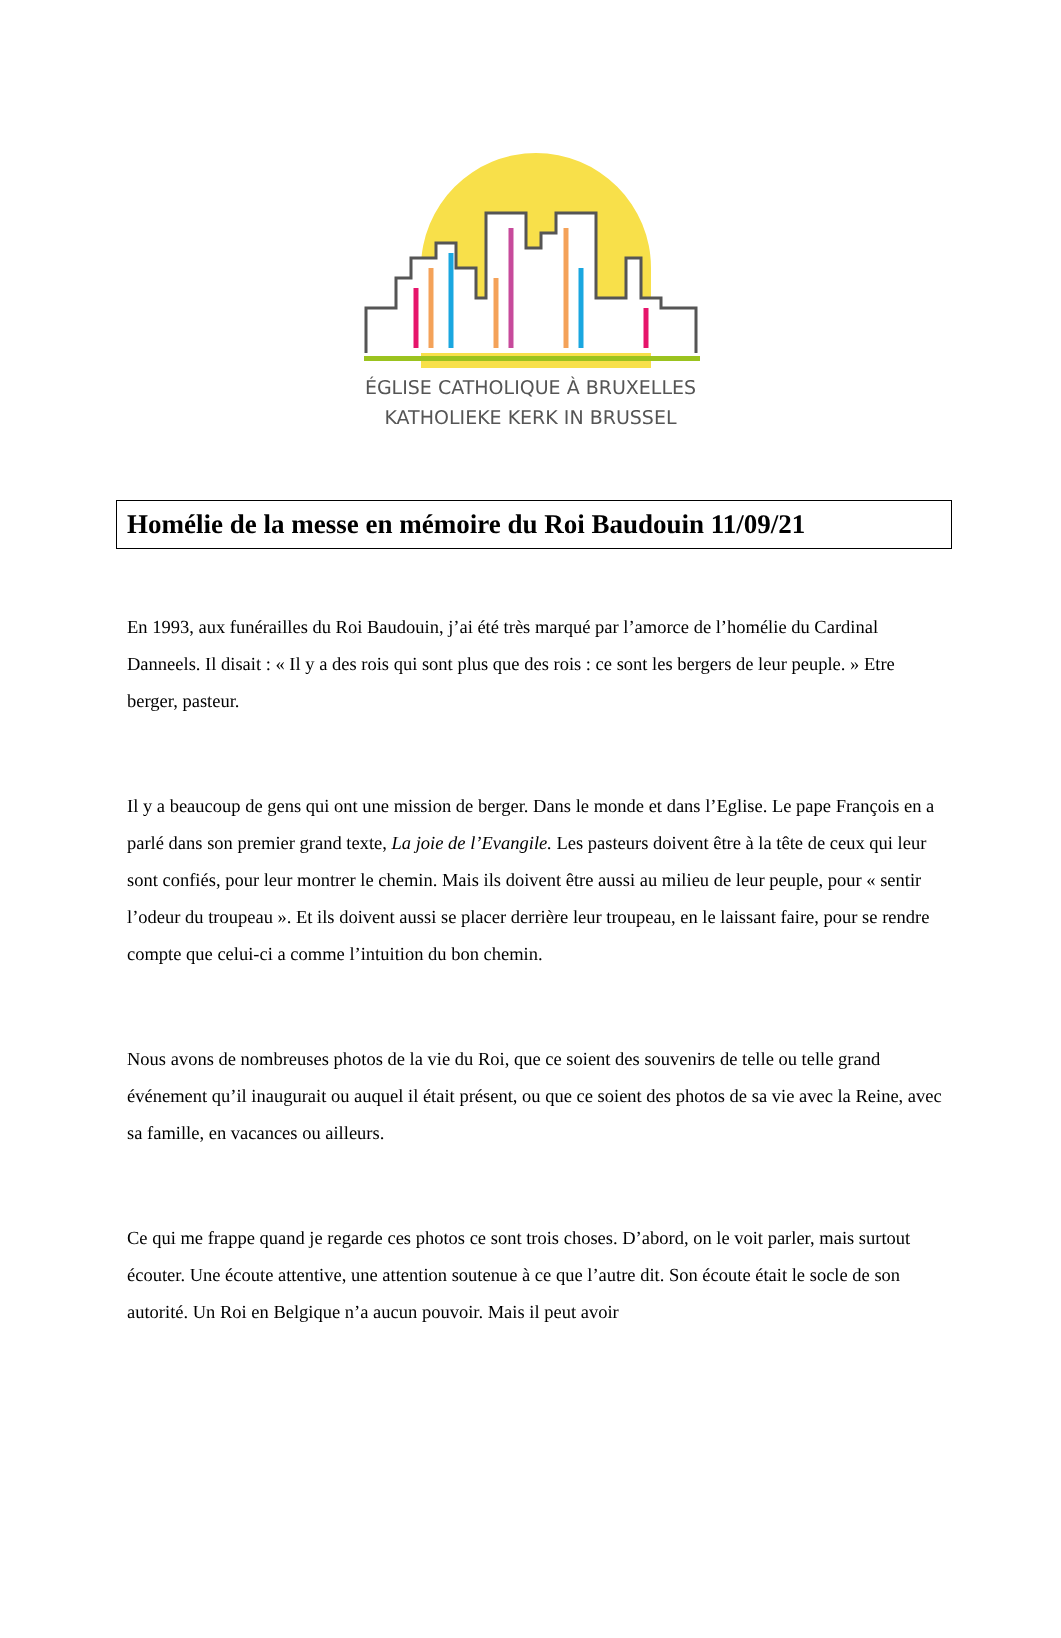ÉGLISE CATHOLIQUE À BRUXELLES
KATHOLIEKE KERK IN BRUSSEL
Homélie de la messe en mémoire du Roi Baudouin 11/09/21
En 1993, aux funérailles du Roi Baudouin, j’ai été très marqué par l’amorce de l’homélie du Cardinal Danneels. Il disait : « Il y a des rois qui sont plus que des rois : ce sont les bergers de leur peuple. » Etre berger, pasteur.
Il y a beaucoup de gens qui ont une mission de berger. Dans le monde et dans l’Eglise. Le pape François en a parlé dans son premier grand texte, La joie de l’Evangile. Les pasteurs doivent être à la tête de ceux qui leur sont confiés, pour leur montrer le chemin. Mais ils doivent être aussi au milieu de leur peuple, pour « sentir l’odeur du troupeau ». Et ils doivent aussi se placer derrière leur troupeau, en le laissant faire, pour se rendre compte que celui-ci a comme l’intuition du bon chemin.
Nous avons de nombreuses photos de la vie du Roi, que ce soient des souvenirs de telle ou telle grand événement qu’il inaugurait ou auquel il était présent, ou que ce soient des photos de sa vie avec la Reine, avec sa famille, en vacances ou ailleurs.
Ce qui me frappe quand je regarde ces photos ce sont trois choses. D’abord, on le voit parler, mais surtout écouter. Une écoute attentive, une attention soutenue à ce que l’autre dit. Son écoute était le socle de son autorité. Un Roi en Belgique n’a aucun pouvoir. Mais il peut avoir